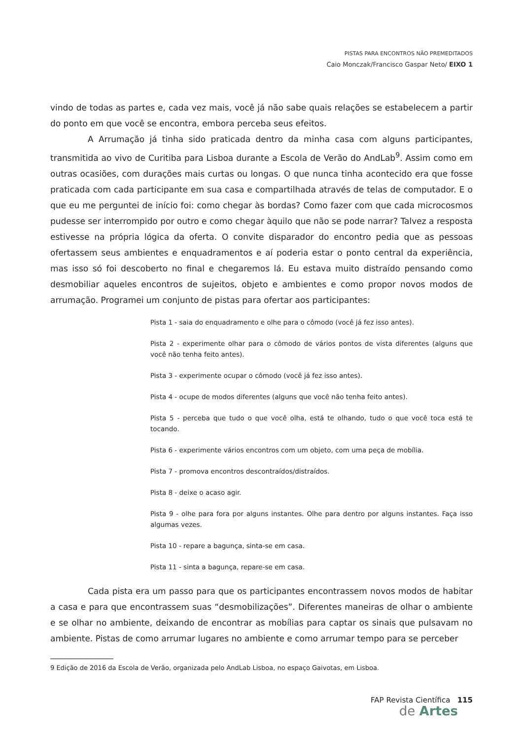PISTAS PARA ENCONTROS NÃO PREMEDITADOS
Caio Monczak/Francisco Gaspar Neto/ EIXO 1
vindo de todas as partes e, cada vez mais, você já não sabe quais relações se estabelecem a partir do ponto em que você se encontra, embora perceba seus efeitos.
A Arrumação já tinha sido praticada dentro da minha casa com alguns participantes, transmitida ao vivo de Curitiba para Lisboa durante a Escola de Verão do AndLab<sup>9</sup>. Assim como em outras ocasiões, com durações mais curtas ou longas. O que nunca tinha acontecido era que fosse praticada com cada participante em sua casa e compartilhada através de telas de computador. E o que eu me perguntei de início foi: como chegar às bordas? Como fazer com que cada microcosmos pudesse ser interrompido por outro e como chegar àquilo que não se pode narrar? Talvez a resposta estivesse na própria lógica da oferta. O convite disparador do encontro pedia que as pessoas ofertassem seus ambientes e enquadramentos e aí poderia estar o ponto central da experiência, mas isso só foi descoberto no final e chegaremos lá. Eu estava muito distraído pensando como desmobiliar aqueles encontros de sujeitos, objeto e ambientes e como propor novos modos de arrumação. Programei um conjunto de pistas para ofertar aos participantes:
Pista 1 - saia do enquadramento e olhe para o cômodo (você já fez isso antes).
Pista 2 - experimente olhar para o cômodo de vários pontos de vista diferentes (alguns que você não tenha feito antes).
Pista 3 - experimente ocupar o cômodo (você já fez isso antes).
Pista 4 - ocupe de modos diferentes (alguns que você não tenha feito antes).
Pista 5 - perceba que tudo o que você olha, está te olhando, tudo o que você toca está te tocando.
Pista 6 - experimente vários encontros com um objeto, com uma peça de mobília.
Pista 7 - promova encontros descontraídos/distraídos.
Pista 8 - deixe o acaso agir.
Pista 9 - olhe para fora por alguns instantes. Olhe para dentro por alguns instantes. Faça isso algumas vezes.
Pista 10 - repare a bagunça, sinta-se em casa.
Pista 11 - sinta a bagunça, repare-se em casa.
Cada pista era um passo para que os participantes encontrassem novos modos de habitar a casa e para que encontrassem suas “desmobilizações”. Diferentes maneiras de olhar o ambiente e se olhar no ambiente, deixando de encontrar as mobílias para captar os sinais que pulsavam no ambiente. Pistas de como arrumar lugares no ambiente e como arrumar tempo para se perceber
9 Edição de 2016 da Escola de Verão, organizada pelo AndLab Lisboa, no espaço Gaivotas, em Lisboa.
FAP Revista Científica 115
de Artes